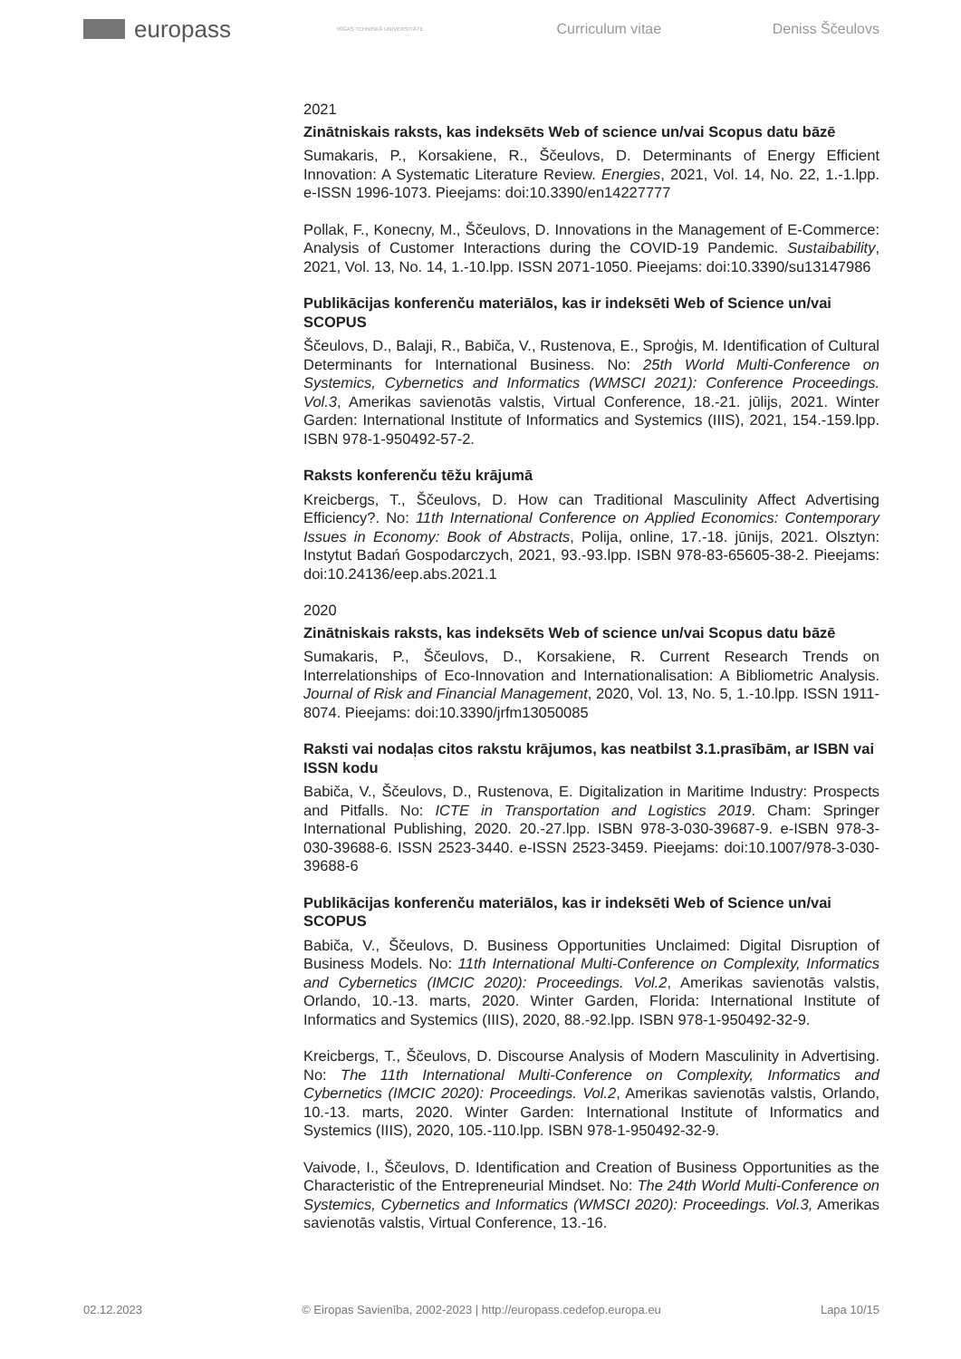europass
RĪGAS TEHNISKĀ UNIVERSITĀTE
Curriculum vitae Deniss Ščeulovs
2021
Zinātniskais raksts, kas indeksēts Web of science un/vai Scopus datu bāzē
Sumakaris, P., Korsakiene, R., Ščeulovs, D. Determinants of Energy Efficient Innovation: A Systematic Literature Review. Energies, 2021, Vol. 14, No. 22, 1.-1.lpp. e-ISSN 1996-1073. Pieejams: doi:10.3390/en14227777
Pollak, F., Konecny, M., Ščeulovs, D. Innovations in the Management of E-Commerce: Analysis of Customer Interactions during the COVID-19 Pandemic. Sustaibability, 2021, Vol. 13, No. 14, 1.-10.lpp. ISSN 2071-1050. Pieejams: doi:10.3390/su13147986
Publikācijas konferenču materiālos, kas ir indeksēti Web of Science un/vai SCOPUS
Ščeulovs, D., Balaji, R., Babiča, V., Rustenova, E., Sproģis, M. Identification of Cultural Determinants for International Business. No: 25th World Multi-Conference on Systemics, Cybernetics and Informatics (WMSCI 2021): Conference Proceedings. Vol.3, Amerikas savienotās valstis, Virtual Conference, 18.-21. jūlijs, 2021. Winter Garden: International Institute of Informatics and Systemics (IIIS), 2021, 154.-159.lpp. ISBN 978-1-950492-57-2.
Raksts konferenču tēžu krājumā
Kreicbergs, T., Ščeulovs, D. How can Traditional Masculinity Affect Advertising Efficiency?. No: 11th International Conference on Applied Economics: Contemporary Issues in Economy: Book of Abstracts, Polija, online, 17.-18. jūnijs, 2021. Olsztyn: Instytut Badań Gospodarczych, 2021, 93.-93.lpp. ISBN 978-83-65605-38-2. Pieejams: doi:10.24136/eep.abs.2021.1
2020
Zinātniskais raksts, kas indeksēts Web of science un/vai Scopus datu bāzē
Sumakaris, P., Ščeulovs, D., Korsakiene, R. Current Research Trends on Interrelationships of Eco-Innovation and Internationalisation: A Bibliometric Analysis. Journal of Risk and Financial Management, 2020, Vol. 13, No. 5, 1.-10.lpp. ISSN 1911-8074. Pieejams: doi:10.3390/jrfm13050085
Raksti vai nodaļas citos rakstu krājumos, kas neatbilst 3.1.prasībām, ar ISBN vai ISSN kodu
Babiča, V., Ščeulovs, D., Rustenova, E. Digitalization in Maritime Industry: Prospects and Pitfalls. No: ICTE in Transportation and Logistics 2019. Cham: Springer International Publishing, 2020. 20.-27.lpp. ISBN 978-3-030-39687-9. e-ISBN 978-3-030-39688-6. ISSN 2523-3440. e-ISSN 2523-3459. Pieejams: doi:10.1007/978-3-030-39688-6
Publikācijas konferenču materiālos, kas ir indeksēti Web of Science un/vai SCOPUS
Babiča, V., Ščeulovs, D. Business Opportunities Unclaimed: Digital Disruption of Business Models. No: 11th International Multi-Conference on Complexity, Informatics and Cybernetics (IMCIC 2020): Proceedings. Vol.2, Amerikas savienotās valstis, Orlando, 10.-13. marts, 2020. Winter Garden, Florida: International Institute of Informatics and Systemics (IIIS), 2020, 88.-92.lpp. ISBN 978-1-950492-32-9.
Kreicbergs, T., Ščeulovs, D. Discourse Analysis of Modern Masculinity in Advertising. No: The 11th International Multi-Conference on Complexity, Informatics and Cybernetics (IMCIC 2020): Proceedings. Vol.2, Amerikas savienotās valstis, Orlando, 10.-13. marts, 2020. Winter Garden: International Institute of Informatics and Systemics (IIIS), 2020, 105.-110.lpp. ISBN 978-1-950492-32-9.
Vaivode, I., Ščeulovs, D. Identification and Creation of Business Opportunities as the Characteristic of the Entrepreneurial Mindset. No: The 24th World Multi-Conference on Systemics, Cybernetics and Informatics (WMSCI 2020): Proceedings. Vol.3, Amerikas savienotās valstis, Virtual Conference, 13.-16.
02.12.2023 © Eiropas Savienība, 2002-2023 | http://europass.cedefop.europa.eu Lapa 10/15